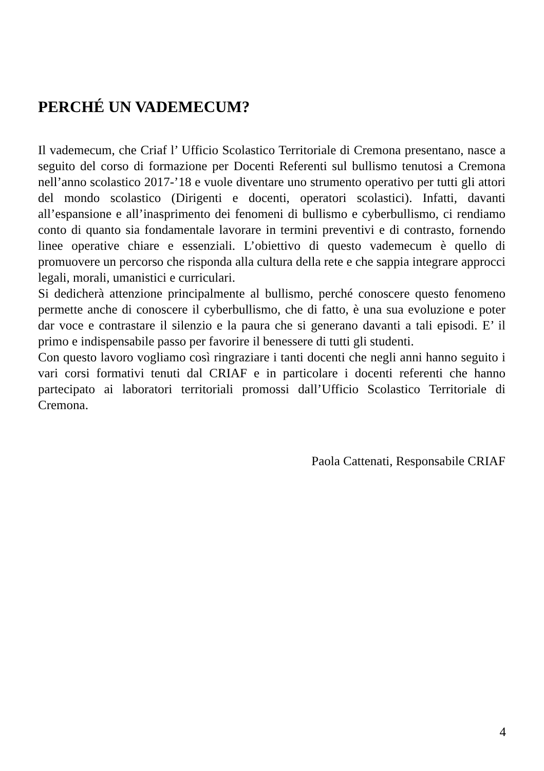PERCHÉ UN VADEMECUM?
Il vademecum, che Criaf l’ Ufficio Scolastico Territoriale di Cremona presentano, nasce a seguito del corso di formazione per Docenti Referenti sul bullismo tenutosi a Cremona nell’anno scolastico 2017-’18 e vuole diventare uno strumento operativo per tutti gli attori del mondo scolastico (Dirigenti e docenti, operatori scolastici). Infatti, davanti all’espansione e all’inasprimento dei fenomeni di bullismo e cyberbullismo, ci rendiamo conto di quanto sia fondamentale lavorare in termini preventivi e di contrasto, fornendo linee operative chiare e essenziali. L’obiettivo di questo vademecum è quello di promuovere un percorso che risponda alla cultura della rete e che sappia integrare approcci legali, morali, umanistici e curriculari.
Si dedicherà attenzione principalmente al bullismo, perché conoscere questo fenomeno permette anche di conoscere il cyberbullismo, che di fatto, è una sua evoluzione e poter dar voce e contrastare il silenzio e la paura che si generano davanti a tali episodi. E’ il primo e indispensabile passo per favorire il benessere di tutti gli studenti.
Con questo lavoro vogliamo così ringraziare i tanti docenti che negli anni hanno seguito i vari corsi formativi tenuti dal CRIAF e in particolare i docenti referenti che hanno partecipato ai laboratori territoriali promossi dall’Ufficio Scolastico Territoriale di Cremona.
Paola Cattenati, Responsabile CRIAF
4